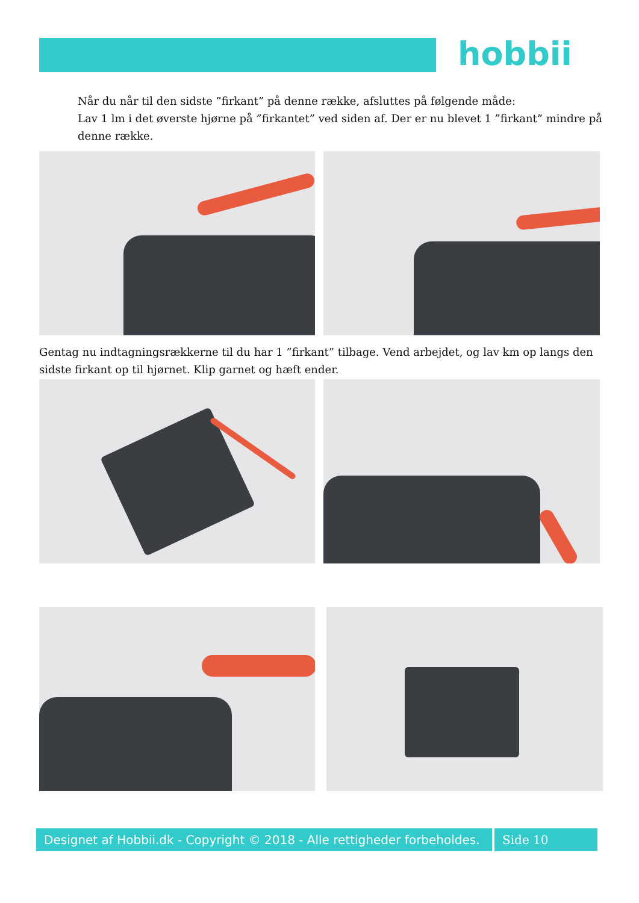hobbii
Når du når til den sidste ”firkant” på denne række, afsluttes på følgende måde:
Lav 1 lm i det øverste hjørne på ”firkantet” ved siden af. Der er nu blevet 1 ”firkant” mindre på denne række.
Gentag nu indtagningsrækkerne til du har 1 ”firkant” tilbage. Vend arbejdet, og lav km op langs den sidste firkant op til hjørnet. Klip garnet og hæft ender.
Designet af Hobbii.dk - Copyright © 2018 - Alle rettigheder forbeholdes.
Side 10